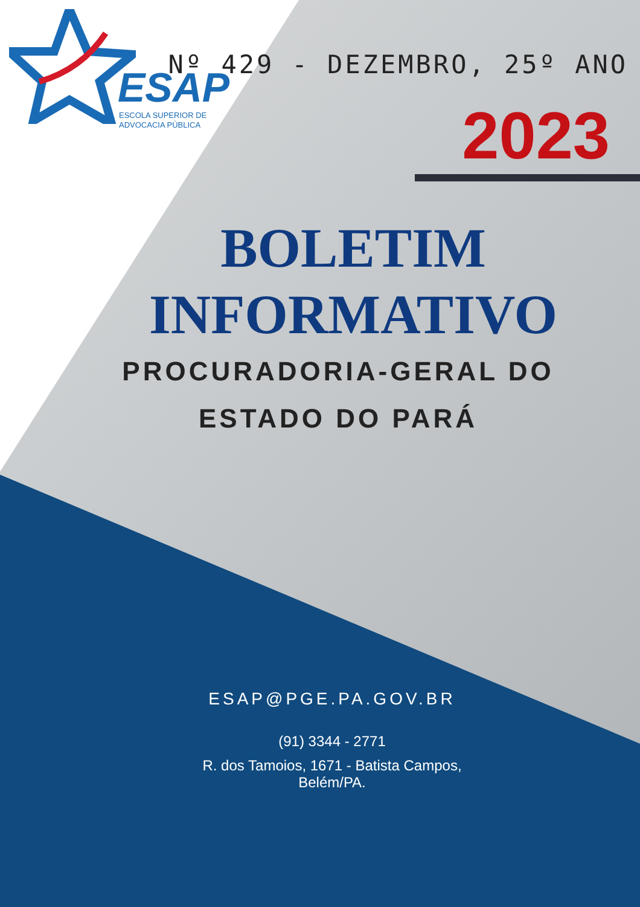ESAP
ESCOLA SUPERIOR DE
ADVOCACIA PÚBLICA
Nº 429 - DEZEMBRO, 25º ANO
2023
BOLETIM
INFORMATIVO
PROCURADORIA-GERAL DO
ESTADO DO PARÁ
ESAP@PGE.PA.GOV.BR
(91) 3344 - 2771
R. dos Tamoios, 1671 - Batista Campos,
Belém/PA.